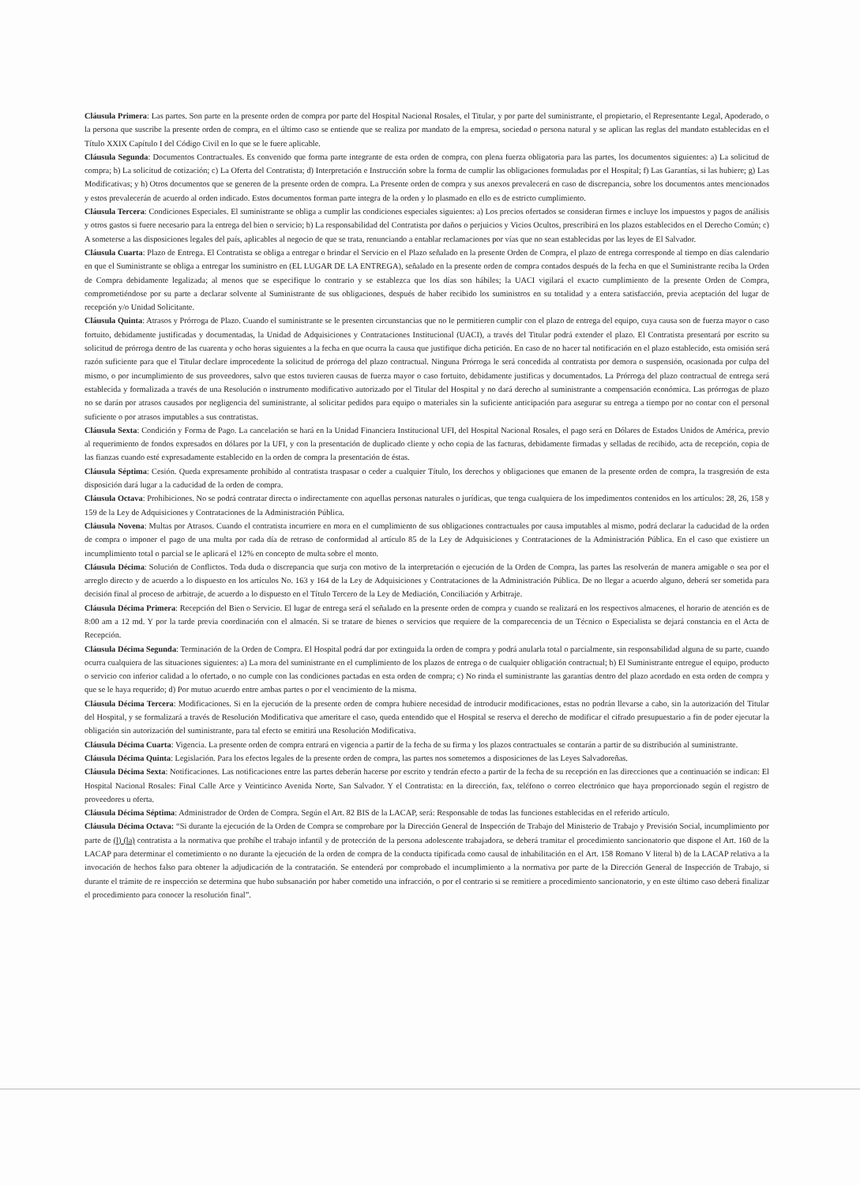Cláusula Primera: Las partes. Son parte en la presente orden de compra por parte del Hospital Nacional Rosales, el Titular, y por parte del suministrante, el propietario, el Representante Legal, Apoderado, o la persona que suscribe la presente orden de compra, en el último caso se entiende que se realiza por mandato de la empresa, sociedad o persona natural y se aplican las reglas del mandato establecidas en el Título XXIX Capítulo I del Código Civil en lo que se le fuere aplicable.
Cláusula Segunda: Documentos Contractuales. Es convenido que forma parte integrante de esta orden de compra, con plena fuerza obligatoria para las partes, los documentos siguientes: a) La solicitud de compra; b) La solicitud de cotización; c) La Oferta del Contratista; d) Interpretación e Instrucción sobre la forma de cumplir las obligaciones formuladas por el Hospital; f) Las Garantías, si las hubiere; g) Las Modificativas; y h) Otros documentos que se generen de la presente orden de compra. La Presente orden de compra y sus anexos prevalecerá en caso de discrepancia, sobre los documentos antes mencionados y estos prevalecerán de acuerdo al orden indicado. Estos documentos forman parte integra de la orden y lo plasmado en ello es de estricto cumplimiento.
Cláusula Tercera: Condiciones Especiales. El suministrante se obliga a cumplir las condiciones especiales siguientes: a) Los precios ofertados se consideran firmes e incluye los impuestos y pagos de análisis y otros gastos si fuere necesario para la entrega del bien o servicio; b) La responsabilidad del Contratista por daños o perjuicios y Vicios Ocultos, prescribirá en los plazos establecidos en el Derecho Común; c) A someterse a las disposiciones legales del país, aplicables al negocio de que se trata, renunciando a entablar reclamaciones por vías que no sean establecidas por las leyes de El Salvador.
Cláusula Cuarta: Plazo de Entrega. El Contratista se obliga a entregar o brindar el Servicio en el Plazo señalado en la presente Orden de Compra, el plazo de entrega corresponde al tiempo en días calendario en que el Suministrante se obliga a entregar los suministro en (EL LUGAR DE LA ENTREGA), señalado en la presente orden de compra contados después de la fecha en que el Suministrante reciba la Orden de Compra debidamente legalizada; al menos que se especifique lo contrario y se establezca que los días son hábiles; la UACI vigilará el exacto cumplimiento de la presente Orden de Compra, comprometiéndose por su parte a declarar solvente al Suministrante de sus obligaciones, después de haber recibido los suministros en su totalidad y a entera satisfacción, previa aceptación del lugar de recepción y/o Unidad Solicitante.
Cláusula Quinta: Atrasos y Prórroga de Plazo. Cuando el suministrante se le presenten circunstancias que no le permitieren cumplir con el plazo de entrega del equipo, cuya causa son de fuerza mayor o caso fortuito, debidamente justificadas y documentadas, la Unidad de Adquisiciones y Contrataciones Institucional (UACI), a través del Titular podrá extender el plazo. El Contratista presentará por escrito su solicitud de prórroga dentro de las cuarenta y ocho horas siguientes a la fecha en que ocurra la causa que justifique dicha petición. En caso de no hacer tal notificación en el plazo establecido, esta omisión será razón suficiente para que el Titular declare improcedente la solicitud de prórroga del plazo contractual. Ninguna Prórroga le será concedida al contratista por demora o suspensión, ocasionada por culpa del mismo, o por incumplimiento de sus proveedores, salvo que estos tuvieren causas de fuerza mayor o caso fortuito, debidamente justificas y documentados. La Prórroga del plazo contractual de entrega será establecida y formalizada a través de una Resolución o instrumento modificativo autorizado por el Titular del Hospital y no dará derecho al suministrante a compensación económica. Las prórrogas de plazo no se darán por atrasos causados por negligencia del suministrante, al solicitar pedidos para equipo o materiales sin la suficiente anticipación para asegurar su entrega a tiempo por no contar con el personal suficiente o por atrasos imputables a sus contratistas.
Cláusula Sexta: Condición y Forma de Pago. La cancelación se hará en la Unidad Financiera Institucional UFI, del Hospital Nacional Rosales, el pago será en Dólares de Estados Unidos de América, previo al requerimiento de fondos expresados en dólares por la UFI, y con la presentación de duplicado cliente y ocho copia de las facturas, debidamente firmadas y selladas de recibido, acta de recepción, copia de las fianzas cuando esté expresadamente establecido en la orden de compra la presentación de éstas.
Cláusula Séptima: Cesión. Queda expresamente prohibido al contratista traspasar o ceder a cualquier Título, los derechos y obligaciones que emanen de la presente orden de compra, la trasgresión de esta disposición dará lugar a la caducidad de la orden de compra.
Cláusula Octava: Prohibiciones. No se podrá contratar directa o indirectamente con aquellas personas naturales o jurídicas, que tenga cualquiera de los impedimentos contenidos en los artículos: 28, 26, 158 y 159 de la Ley de Adquisiciones y Contrataciones de la Administración Pública.
Cláusula Novena: Multas por Atrasos. Cuando el contratista incurriere en mora en el cumplimiento de sus obligaciones contractuales por causa imputables al mismo, podrá declarar la caducidad de la orden de compra o imponer el pago de una multa por cada día de retraso de conformidad al artículo 85 de la Ley de Adquisiciones y Contrataciones de la Administración Pública. En el caso que existiere un incumplimiento total o parcial se le aplicará el 12% en concepto de multa sobre el monto.
Cláusula Décima: Solución de Conflictos. Toda duda o discrepancia que surja con motivo de la interpretación o ejecución de la Orden de Compra, las partes las resolverán de manera amigable o sea por el arreglo directo y de acuerdo a lo dispuesto en los artículos No. 163 y 164 de la Ley de Adquisiciones y Contrataciones de la Administración Pública. De no llegar a acuerdo alguno, deberá ser sometida para decisión final al proceso de arbitraje, de acuerdo a lo dispuesto en el Título Tercero de la Ley de Mediación, Conciliación y Arbitraje.
Cláusula Décima Primera: Recepción del Bien o Servicio. El lugar de entrega será el señalado en la presente orden de compra y cuando se realizará en los respectivos almacenes, el horario de atención es de 8:00 am a 12 md. Y por la tarde previa coordinación con el almacén. Si se tratare de bienes o servicios que requiere de la comparecencia de un Técnico o Especialista se dejará constancia en el Acta de Recepción.
Cláusula Décima Segunda: Terminación de la Orden de Compra. El Hospital podrá dar por extinguida la orden de compra y podrá anularla total o parcialmente, sin responsabilidad alguna de su parte, cuando ocurra cualquiera de las situaciones siguientes: a) La mora del suministrante en el cumplimiento de los plazos de entrega o de cualquier obligación contractual; b) El Suministrante entregue el equipo, producto o servicio con inferior calidad a lo ofertado, o no cumple con las condiciones pactadas en esta orden de compra; c) No rinda el suministrante las garantías dentro del plazo acordado en esta orden de compra y que se le haya requerido; d) Por mutuo acuerdo entre ambas partes o por el vencimiento de la misma.
Cláusula Décima Tercera: Modificaciones. Si en la ejecución de la presente orden de compra hubiere necesidad de introducir modificaciones, estas no podrán llevarse a cabo, sin la autorización del Titular del Hospital, y se formalizará a través de Resolución Modificativa que ameritare el caso, queda entendido que el Hospital se reserva el derecho de modificar el cifrado presupuestario a fin de poder ejecutar la obligación sin autorización del suministrante, para tal efecto se emitirá una Resolución Modificativa.
Cláusula Décima Cuarta: Vigencia. La presente orden de compra entrará en vigencia a partir de la fecha de su firma y los plazos contractuales se contarán a partir de su distribución al suministrante.
Cláusula Décima Quinta: Legislación. Para los efectos legales de la presente orden de compra, las partes nos sometemos a disposiciones de las Leyes Salvadoreñas.
Cláusula Décima Sexta: Notificaciones. Las notificaciones entre las partes deberán hacerse por escrito y tendrán efecto a partir de la fecha de su recepción en las direcciones que a continuación se indican: El Hospital Nacional Rosales: Final Calle Arce y Veinticinco Avenida Norte, San Salvador. Y el Contratista: en la dirección, fax, teléfono o correo electrónico que haya proporcionado según el registro de proveedores u oferta.
Cláusula Décima Séptima: Administrador de Orden de Compra. Según el Art. 82 BIS de la LACAP, será: Responsable de todas las funciones establecidas en el referido artículo.
Cláusula Décima Octava: “Si durante la ejecución de la Orden de Compra se comprobare por la Dirección General de Inspección de Trabajo del Ministerio de Trabajo y Previsión Social, incumplimiento por parte de (l) (la) contratista a la normativa que prohíbe el trabajo infantil y de protección de la persona adolescente trabajadora, se deberá tramitar el procedimiento sancionatorio que dispone el Art. 160 de la LACAP para determinar el cometimiento o no durante la ejecución de la orden de compra de la conducta tipificada como causal de inhabilitación en el Art. 158 Romano V literal b) de la LACAP relativa a la invocación de hechos falso para obtener la adjudicación de la contratación. Se entenderá por comprobado el incumplimiento a la normativa por parte de la Dirección General de Inspección de Trabajo, si durante el trámite de re inspección se determina que hubo subsanación por haber cometido una infracción, o por el contrario si se remitiere a procedimiento sancionatorio, y en este último caso deberá finalizar el procedimiento para conocer la resolución final”.